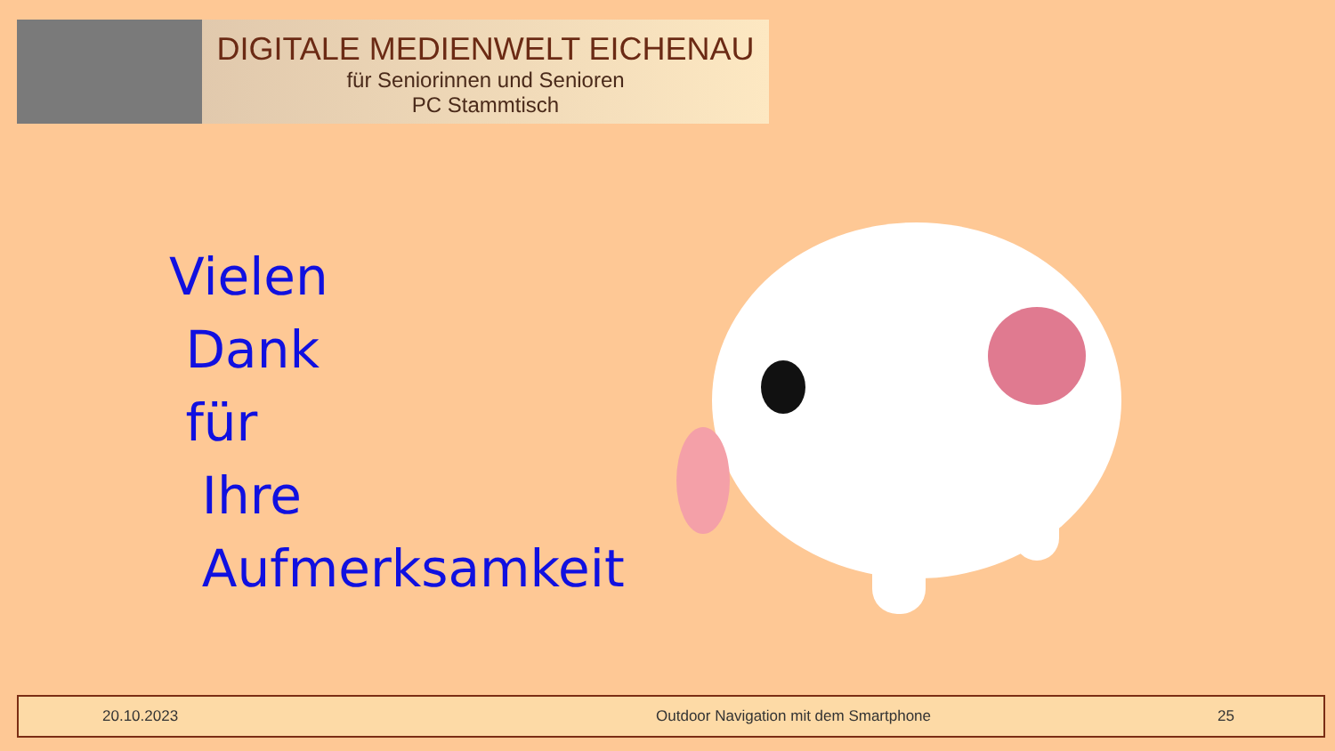DIGITALE MEDIENWELT EICHENAU
für Seniorinnen und Senioren
PC Stammtisch
Vielen
Dank
für
Ihre
Aufmerksamkeit
20.10.2023 Outdoor Navigation mit dem Smartphone 25